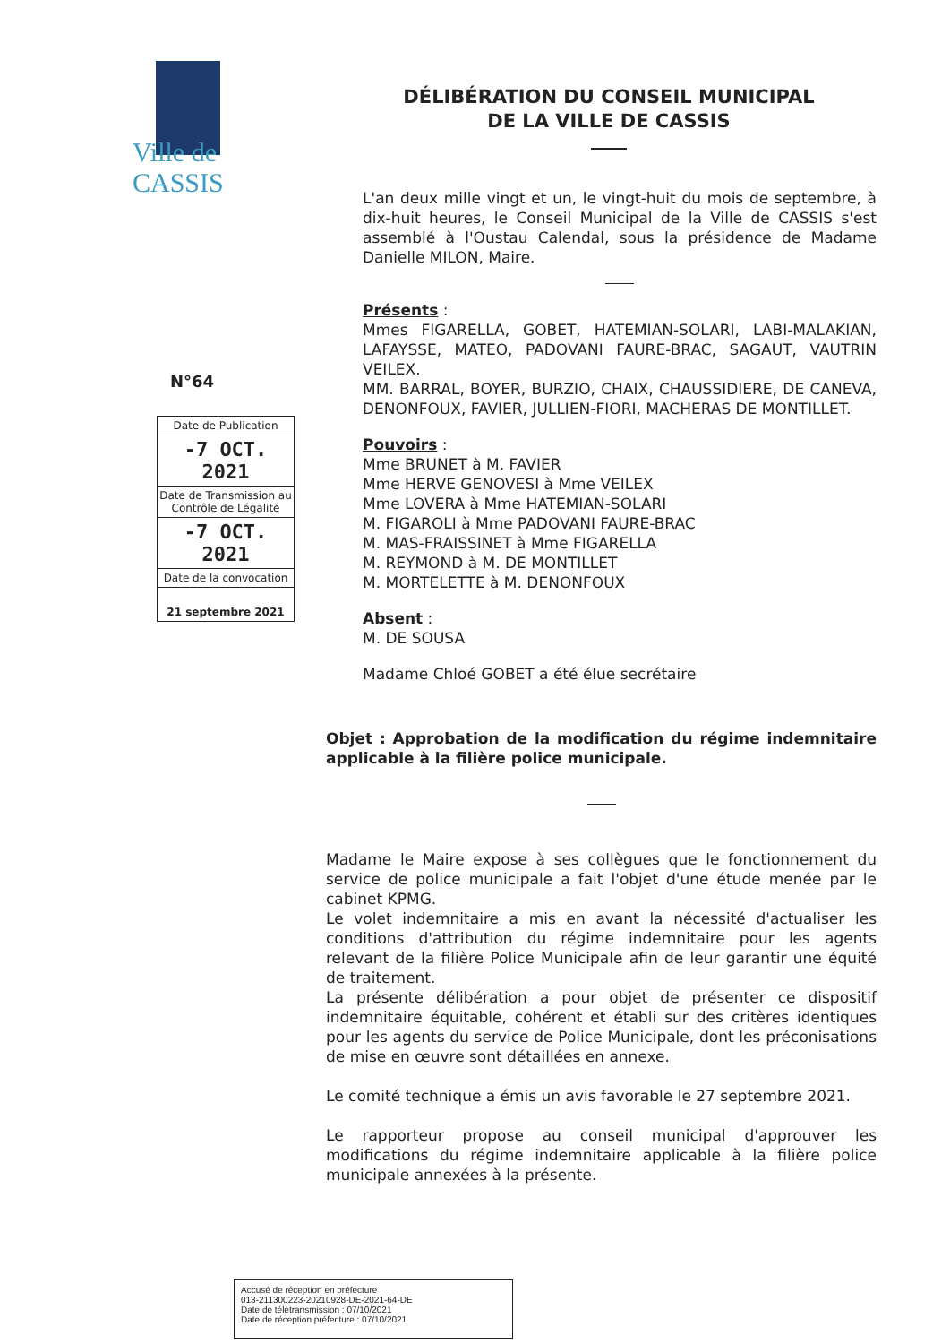Ville de CASSIS
DÉLIBÉRATION DU CONSEIL MUNICIPAL
DE LA VILLE DE CASSIS
N°64
| Date de Publication |
| -7 OCT. 2021 |
| Date de Transmission au Contrôle de Légalité |
| -7 OCT. 2021 |
| Date de la convocation |
| 21 septembre 2021 |
L'an deux mille vingt et un, le vingt-huit du mois de septembre, à dix-huit heures, le Conseil Municipal de la Ville de CASSIS s'est assemblé à l'Oustau Calendal, sous la présidence de Madame Danielle MILON, Maire.
Présents :
Mmes FIGARELLA, GOBET, HATEMIAN-SOLARI, LABI-MALAKIAN, LAFAYSSE, MATEO, PADOVANI FAURE-BRAC, SAGAUT, VAUTRIN VEILEX.
MM. BARRAL, BOYER, BURZIO, CHAIX, CHAUSSIDIERE, DE CANEVA, DENONFOUX, FAVIER, JULLIEN-FIORI, MACHERAS DE MONTILLET.
Pouvoirs :
Mme BRUNET à M. FAVIER
Mme HERVE GENOVESI à Mme VEILEX
Mme LOVERA à Mme HATEMIAN-SOLARI
M. FIGAROLI à Mme PADOVANI FAURE-BRAC
M. MAS-FRAISSINET à Mme FIGARELLA
M. REYMOND à M. DE MONTILLET
M. MORTELETTE à M. DENONFOUX
Absent :
M. DE SOUSA
Madame Chloé GOBET a été élue secrétaire
Objet : Approbation de la modification du régime indemnitaire applicable à la filière police municipale.
Madame le Maire expose à ses collègues que le fonctionnement du service de police municipale a fait l'objet d'une étude menée par le cabinet KPMG.
Le volet indemnitaire a mis en avant la nécessité d'actualiser les conditions d'attribution du régime indemnitaire pour les agents relevant de la filière Police Municipale afin de leur garantir une équité de traitement.
La présente délibération a pour objet de présenter ce dispositif indemnitaire équitable, cohérent et établi sur des critères identiques pour les agents du service de Police Municipale, dont les préconisations de mise en œuvre sont détaillées en annexe.
Le comité technique a émis un avis favorable le 27 septembre 2021.
Le rapporteur propose au conseil municipal d'approuver les modifications du régime indemnitaire applicable à la filière police municipale annexées à la présente.
Accusé de réception en préfecture
013-211300223-20210928-DE-2021-64-DE
Date de télétransmission : 07/10/2021
Date de réception préfecture : 07/10/2021